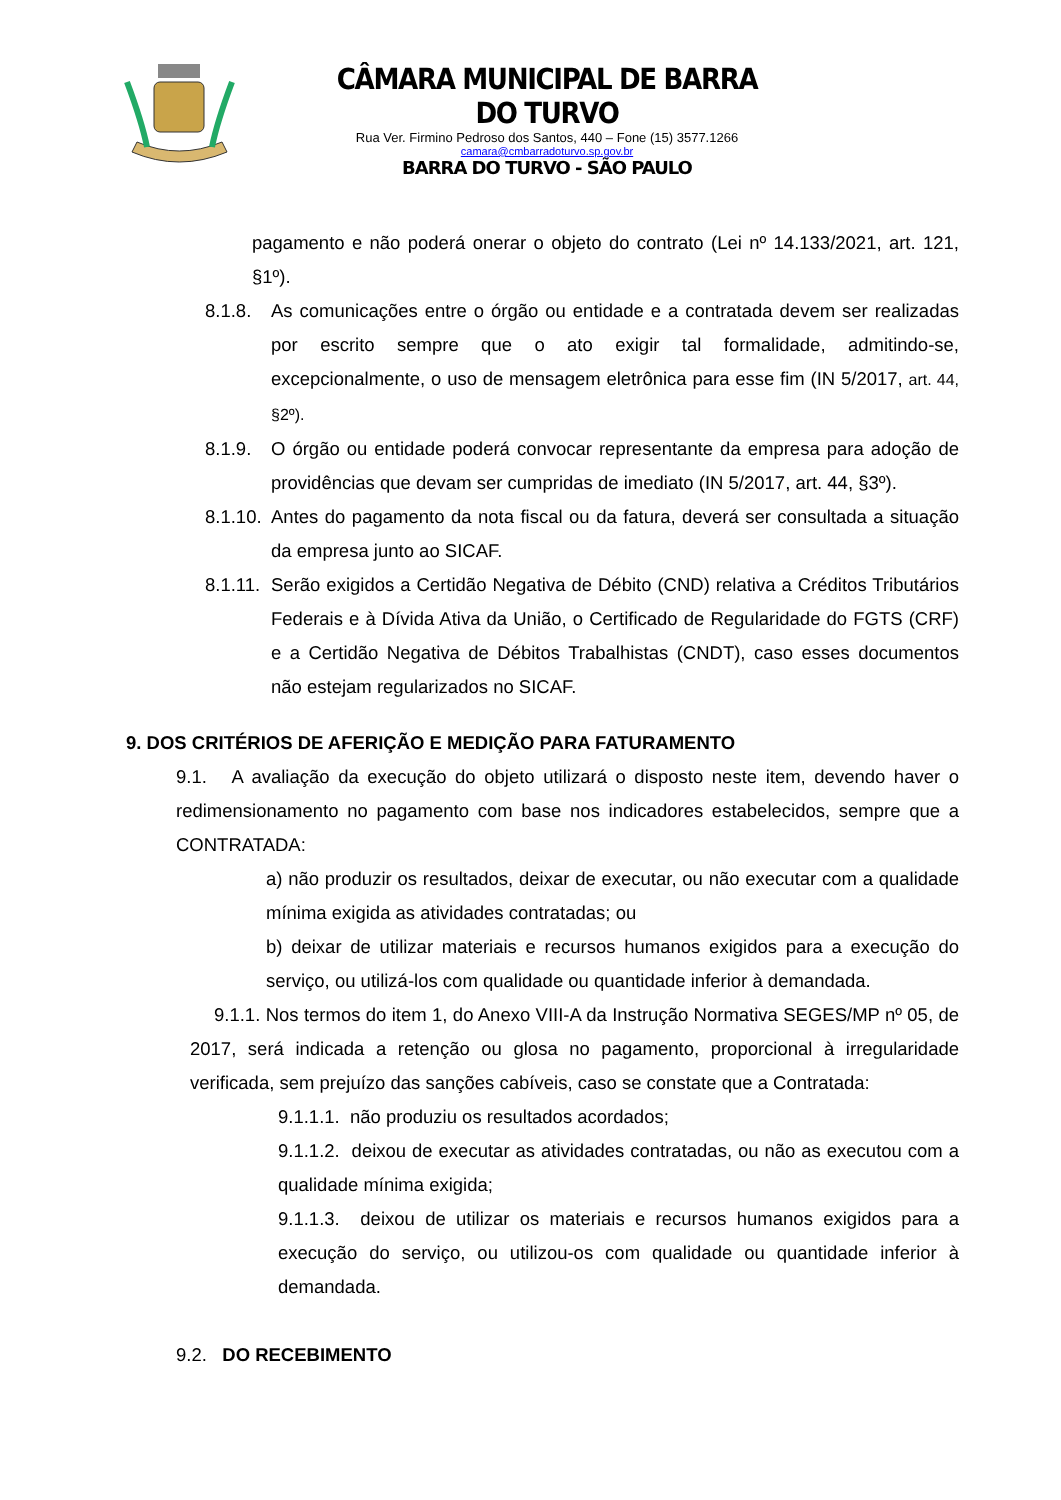CÂMARA MUNICIPAL DE BARRA DO TURVO
Rua Ver. Firmino Pedroso dos Santos, 440 – Fone (15) 3577.1266
camara@cmbarradoturvo.sp.gov.br
BARRA DO TURVO - SÃO PAULO
pagamento e não poderá onerar o objeto do contrato (Lei nº 14.133/2021, art. 121, §1º).
8.1.8.
As comunicações entre o órgão ou entidade e a contratada devem ser realizadas por escrito sempre que o ato exigir tal formalidade, admitindo-se, excepcionalmente, o uso de mensagem eletrônica para esse fim (IN 5/2017, art. 44, §2º).
8.1.9.
O órgão ou entidade poderá convocar representante da empresa para adoção de providências que devam ser cumpridas de imediato (IN 5/2017, art. 44, §3º).
8.1.10.
Antes do pagamento da nota fiscal ou da fatura, deverá ser consultada a situação da empresa junto ao SICAF.
8.1.11.
Serão exigidos a Certidão Negativa de Débito (CND) relativa a Créditos Tributários Federais e à Dívida Ativa da União, o Certificado de Regularidade do FGTS (CRF) e a Certidão Negativa de Débitos Trabalhistas (CNDT), caso esses documentos não estejam regularizados no SICAF.
9. DOS CRITÉRIOS DE AFERIÇÃO E MEDIÇÃO PARA FATURAMENTO
9.1. A avaliação da execução do objeto utilizará o disposto neste item, devendo haver o redimensionamento no pagamento com base nos indicadores estabelecidos, sempre que a CONTRATADA:
a) não produzir os resultados, deixar de executar, ou não executar com a qualidade mínima exigida as atividades contratadas; ou
b) deixar de utilizar materiais e recursos humanos exigidos para a execução do serviço, ou utilizá-los com qualidade ou quantidade inferior à demandada.
9.1.1. Nos termos do item 1, do Anexo VIII-A da Instrução Normativa SEGES/MP nº 05, de 2017, será indicada a retenção ou glosa no pagamento, proporcional à irregularidade verificada, sem prejuízo das sanções cabíveis, caso se constate que a Contratada:
9.1.1.1. não produziu os resultados acordados;
9.1.1.2. deixou de executar as atividades contratadas, ou não as executou com a qualidade mínima exigida;
9.1.1.3. deixou de utilizar os materiais e recursos humanos exigidos para a execução do serviço, ou utilizou-os com qualidade ou quantidade inferior à demandada.
9.2. DO RECEBIMENTO